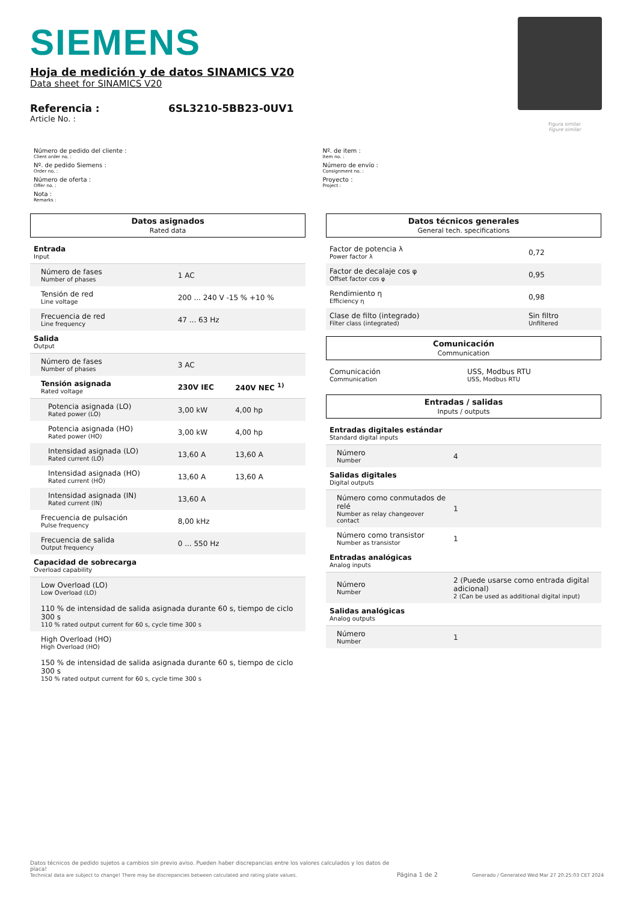SIEMENS
Figura similar
Figure similar
Hoja de medición y de datos SINAMICS V20
Data sheet for SINAMICS V20
Referencia : 6SL3210-5BB23-0UV1
Article No. :
Número de pedido del cliente :
Client order no. :
Nº. de pedido Siemens :
Order no. :
Número de oferta :
Offer no. :
Nota :
Remarks :
Nº. de item :
Item no. :
Número de envío :
Consignment no. :
Proyecto :
Project :
Datos asignados
Rated data
| Entrada Input | | |
| Número de fases Number of phases | 1 AC | |
| Tensión de red Line voltage | 200 ... 240 V -15 % +10 % | |
| Frecuencia de red Line frequency | 47 ... 63 Hz | |
| Salida Output | | |
| Número de fases Number of phases | 3 AC | |
| Tensión asignada Rated voltage | 230V IEC | 240V NEC <sup>1)</sup> |
| Potencia asignada (LO) Rated power (LO) | 3,00 kW | 4,00 hp |
| Potencia asignada (HO) Rated power (HO) | 3,00 kW | 4,00 hp |
| Intensidad asignada (LO) Rated current (LO) | 13,60 A | 13,60 A |
| Intensidad asignada (HO) Rated current (HO) | 13,60 A | 13,60 A |
| Intensidad asignada (IN) Rated current (IN) | 13,60 A | |
| Frecuencia de pulsación Pulse frequency | 8,00 kHz | |
| Frecuencia de salida Output frequency | 0 ... 550 Hz | |
| Capacidad de sobrecarga Overload capability | | |
| Low Overload (LO) Low Overload (LO) 110 % de intensidad de salida asignada durante 60 s, tiempo de ciclo 300 s 110 % rated output current for 60 s, cycle time 300 s | | |
| High Overload (HO) High Overload (HO) 150 % de intensidad de salida asignada durante 60 s, tiempo de ciclo 300 s 150 % rated output current for 60 s, cycle time 300 s | | |
Datos técnicos generales
General tech. specifications
| Factor de potencia λ Power factor λ | 0,72 |
| Factor de decalaje cos φ Offset factor cos φ | 0,95 |
| Rendimiento η Efficiency η | 0,98 |
| Clase de filto (integrado) Filter class (integrated) | Sin filtro Unfiltered |
Comunicación
Communication
| Comunicación Communication | USS, Modbus RTU USS, Modbus RTU |
Entradas / salidas
Inputs / outputs
| Entradas digitales estándar Standard digital inputs | |
| Número Number | 4 |
| Salidas digitales Digital outputs | |
| Número como conmutados de relé Number as relay changeover contact | 1 |
| Número como transistor Number as transistor | 1 |
| Entradas analógicas Analog inputs | |
| Número Number | 2 (Puede usarse como entrada digital adicional) 2 (Can be used as additional digital input) |
| Salidas analógicas Analog outputs | |
| Número Number | 1 |
Datos técnicos de pedido sujetos a cambios sin previo aviso. Pueden haber discrepancias entre los valores calculados y los datos de placa!
Technical data are subject to change! There may be discrepancies between calculated and rating plate values.
Página 1 de 2
Generado / Generated Wed Mar 27 20:25:03 CET 2024